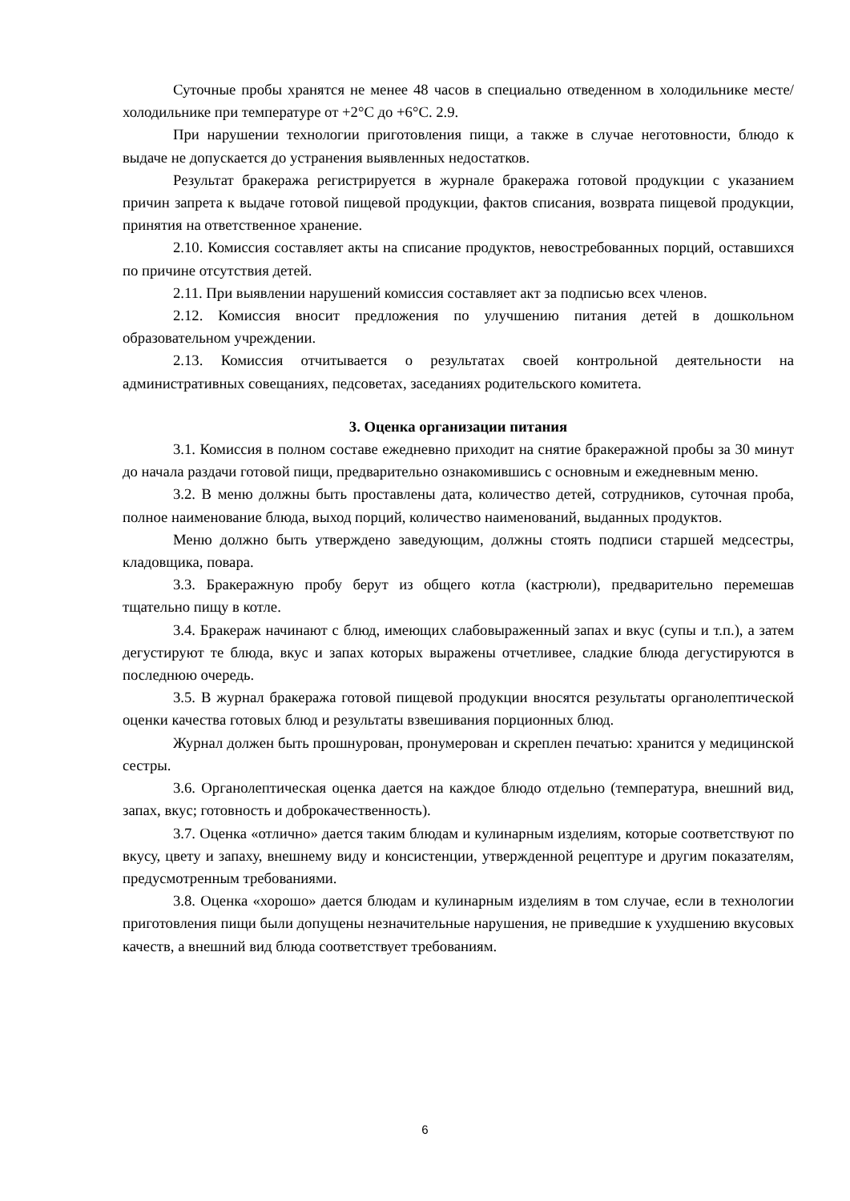Суточные пробы хранятся не менее 48 часов в специально отведенном в холодильнике месте/холодильнике при температуре от +2°С до +6°С. 2.9.
При нарушении технологии приготовления пищи, а также в случае неготовности, блюдо к выдаче не допускается до устранения выявленных недостатков.
Результат бракеража регистрируется в журнале бракеража готовой продукции с указанием причин запрета к выдаче готовой пищевой продукции, фактов списания, возврата пищевой продукции, принятия на ответственное хранение.
2.10. Комиссия составляет акты на списание продуктов, невостребованных порций, оставшихся по причине отсутствия детей.
2.11. При выявлении нарушений комиссия составляет акт за подписью всех членов.
2.12. Комиссия вносит предложения по улучшению питания детей в дошкольном образовательном учреждении.
2.13. Комиссия отчитывается о результатах своей контрольной деятельности на административных совещаниях, педсоветах, заседаниях родительского комитета.
3. Оценка организации питания
3.1. Комиссия в полном составе ежедневно приходит на снятие бракеражной пробы за 30 минут до начала раздачи готовой пищи, предварительно ознакомившись с основным и ежедневным меню.
3.2. В меню должны быть проставлены дата, количество детей, сотрудников, суточная проба, полное наименование блюда, выход порций, количество наименований, выданных продуктов.
Меню должно быть утверждено заведующим, должны стоять подписи старшей медсестры, кладовщика, повара.
3.3. Бракеражную пробу берут из общего котла (кастрюли), предварительно перемешав тщательно пищу в котле.
3.4. Бракераж начинают с блюд, имеющих слабовыраженный запах и вкус (супы и т.п.), а затем дегустируют те блюда, вкус и запах которых выражены отчетливее, сладкие блюда дегустируются в последнюю очередь.
3.5. В журнал бракеража готовой пищевой продукции вносятся результаты органолептической оценки качества готовых блюд и результаты взвешивания порционных блюд.
Журнал должен быть прошнурован, пронумерован и скреплен печатью: хранится у медицинской сестры.
3.6. Органолептическая оценка дается на каждое блюдо отдельно (температура, внешний вид, запах, вкус; готовность и доброкачественность).
3.7. Оценка «отлично» дается таким блюдам и кулинарным изделиям, которые соответствуют по вкусу, цвету и запаху, внешнему виду и консистенции, утвержденной рецептуре и другим показателям, предусмотренным требованиями.
3.8. Оценка «хорошо» дается блюдам и кулинарным изделиям в том случае, если в технологии приготовления пищи были допущены незначительные нарушения, не приведшие к ухудшению вкусовых качеств, а внешний вид блюда соответствует требованиям.
6